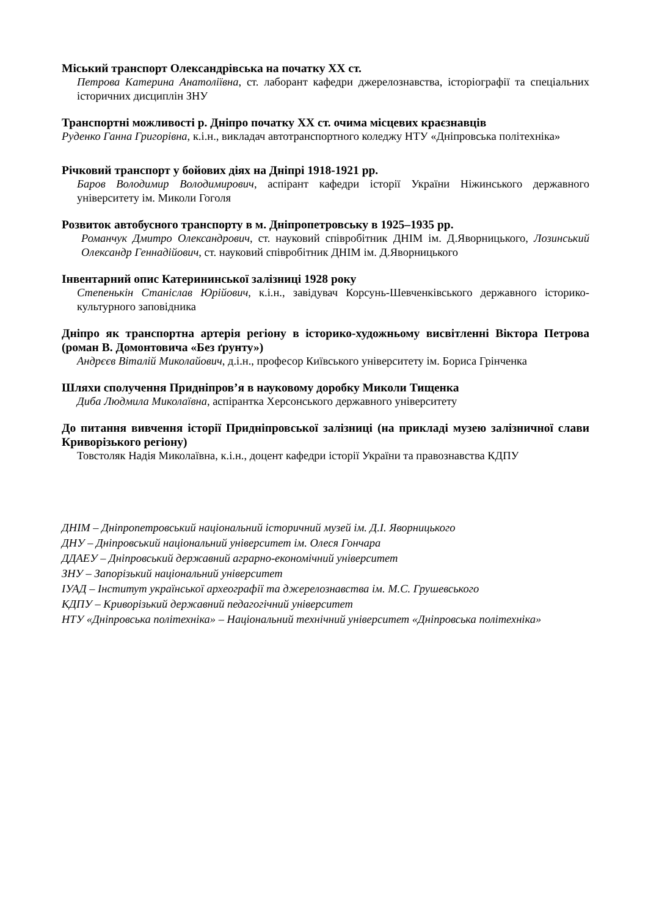Міський транспорт Олександрівська на початку ХХ ст.
Петрова Катерина Анатоліївна, ст. лаборант кафедри джерелознавства, історіографії та спеціальних історичних дисциплін ЗНУ
Транспортні можливості р. Дніпро початку ХХ ст. очима місцевих краєзнавців
Руденко Ганна Григорівна, к.і.н., викладач автотранспортного коледжу НТУ «Дніпровська політехніка»
Річковий транспорт у бойових діях на Дніпрі 1918-1921 рр.
Баров Володимир Володимирович, аспірант кафедри історії України Ніжинського державного університету ім. Миколи Гоголя
Розвиток автобусного транспорту в м. Дніпропетровську в 1925–1935 рр.
Романчук Дмитро Олександрович, ст. науковий співробітник ДНІМ ім. Д.Яворницького, Лозинський Олександр Геннадійович, ст. науковий співробітник ДНІМ ім. Д.Яворницького
Інвентарний опис Катерининської залізниці 1928 року
Степенькін Станіслав Юрійович, к.і.н., завідувач Корсунь-Шевченківського державного історико-культурного заповідника
Дніпро як транспортна артерія регіону в історико-художньому висвітленні Віктора Петрова (роман В. Домонтовича «Без ґрунту»)
Андрєєв Віталій Миколайович, д.і.н., професор Київського університету ім. Бориса Грінченка
Шляхи сполучення Придніпров’я в науковому доробку Миколи Тищенка
Диба Людмила Миколаївна, аспірантка Херсонського державного університету
До питання вивчення історії Придніпровської залізниці (на прикладі музею залізничної слави Криворізького регіону)
Товстоляк Надія Миколаївна, к.і.н., доцент кафедри історії України та правознавства КДПУ
ДНІМ – Дніпропетровський національний історичний музей ім. Д.І. Яворницького
ДНУ – Дніпровський національний університет ім. Олеся Гончара
ДДАЕУ – Дніпровський державний аграрно-економічний університет
ЗНУ – Запорізький національний університет
ІУАД – Інститут української археографії та джерелознавства ім. М.С. Грушевського
КДПУ – Криворізький державний педагогічний університет
НТУ «Дніпровська політехніка» – Національний технічний університет «Дніпровська політехніка»